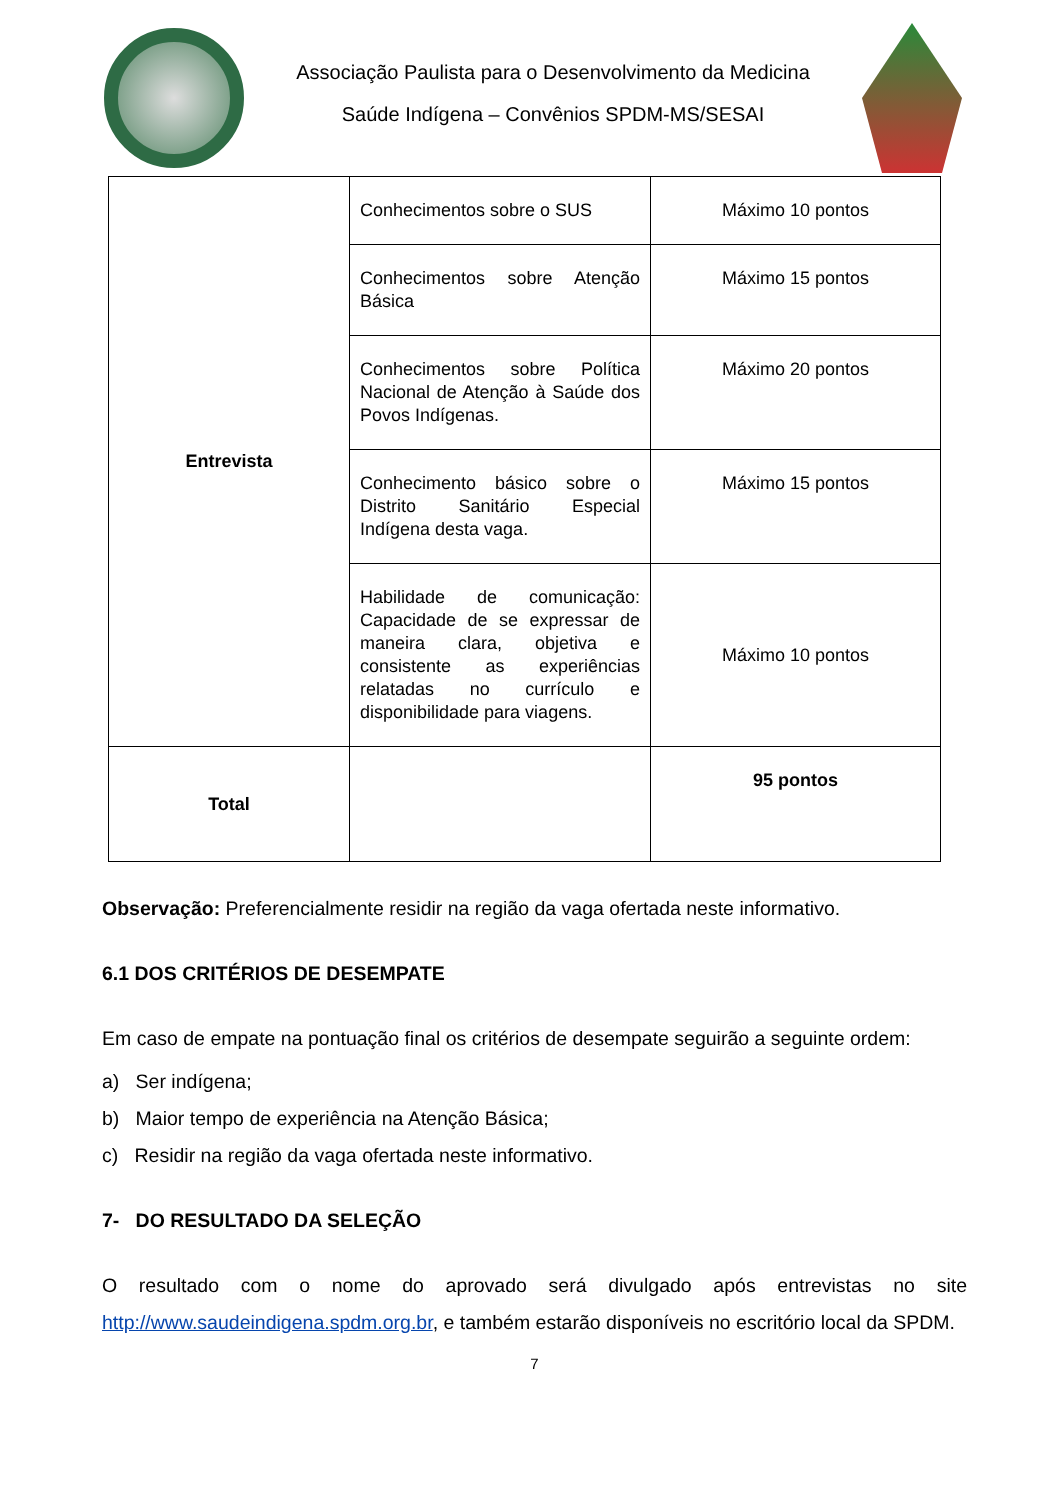Associação Paulista para o Desenvolvimento da Medicina
Saúde Indígena – Convênios SPDM-MS/SESAI
| Entrevista | Conhecimentos sobre o SUS | Máximo 10 pontos |
| | Conhecimentos sobre Atenção Básica | Máximo 15 pontos |
| | Conhecimentos sobre Política Nacional de Atenção à Saúde dos Povos Indígenas. | Máximo 20 pontos |
| | Conhecimento básico sobre o Distrito Sanitário Especial Indígena desta vaga. | Máximo 15 pontos |
| | Habilidade de comunicação: Capacidade de se expressar de maneira clara, objetiva e consistente as experiências relatadas no currículo e disponibilidade para viagens. | Máximo 10 pontos |
| Total | | 95 pontos |
Observação: Preferencialmente residir na região da vaga ofertada neste informativo.
6.1 DOS CRITÉRIOS DE DESEMPATE
Em caso de empate na pontuação final os critérios de desempate seguirão a seguinte ordem:
a) Ser indígena;
b) Maior tempo de experiência na Atenção Básica;
c) Residir na região da vaga ofertada neste informativo.
7- DO RESULTADO DA SELEÇÃO
O resultado com o nome do aprovado será divulgado após entrevistas no site http://www.saudeindigena.spdm.org.br, e também estarão disponíveis no escritório local da SPDM.
7